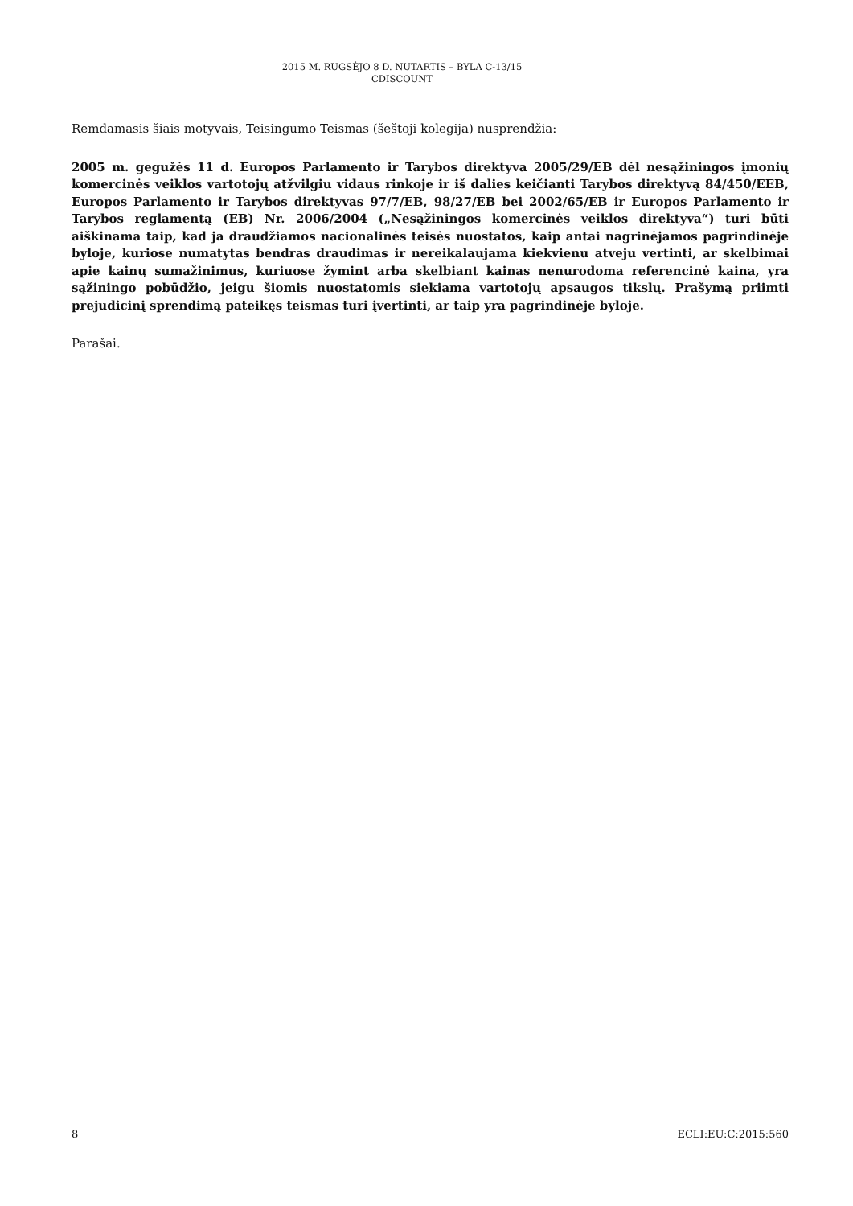2015 M. RUGSĖJO 8 D. NUTARTIS – BYLA C-13/15
CDISCOUNT
Remdamasis šiais motyvais, Teisingumo Teismas (šeštoji kolegija) nusprendžia:
2005 m. gegužės 11 d. Europos Parlamento ir Tarybos direktyva 2005/29/EB dėl nesąžiningos įmonių komercinės veiklos vartotojų atžvilgiu vidaus rinkoje ir iš dalies keičianti Tarybos direktyvą 84/450/EEB, Europos Parlamento ir Tarybos direktyvas 97/7/EB, 98/27/EB bei 2002/65/EB ir Europos Parlamento ir Tarybos reglamentą (EB) Nr. 2006/2004 („Nesąžiningos komercinės veiklos direktyva“) turi būti aiškinama taip, kad ja draudžiamos nacionalinės teisės nuostatos, kaip antai nagrinėjamos pagrindinėje byloje, kuriose numatytas bendras draudimas ir nereikalaujama kiekvienu atveju vertinti, ar skelbimai apie kainų sumažinimus, kuriuose žymint arba skelbiant kainas nenurodoma referencinė kaina, yra sąžiningo pobūdžio, jeigu šiomis nuostatomis siekiama vartotojų apsaugos tikslų. Prašymą priimti prejudicinį sprendimą pateikęs teismas turi įvertinti, ar taip yra pagrindinėje byloje.
Parašai.
8 ECLI:EU:C:2015:560